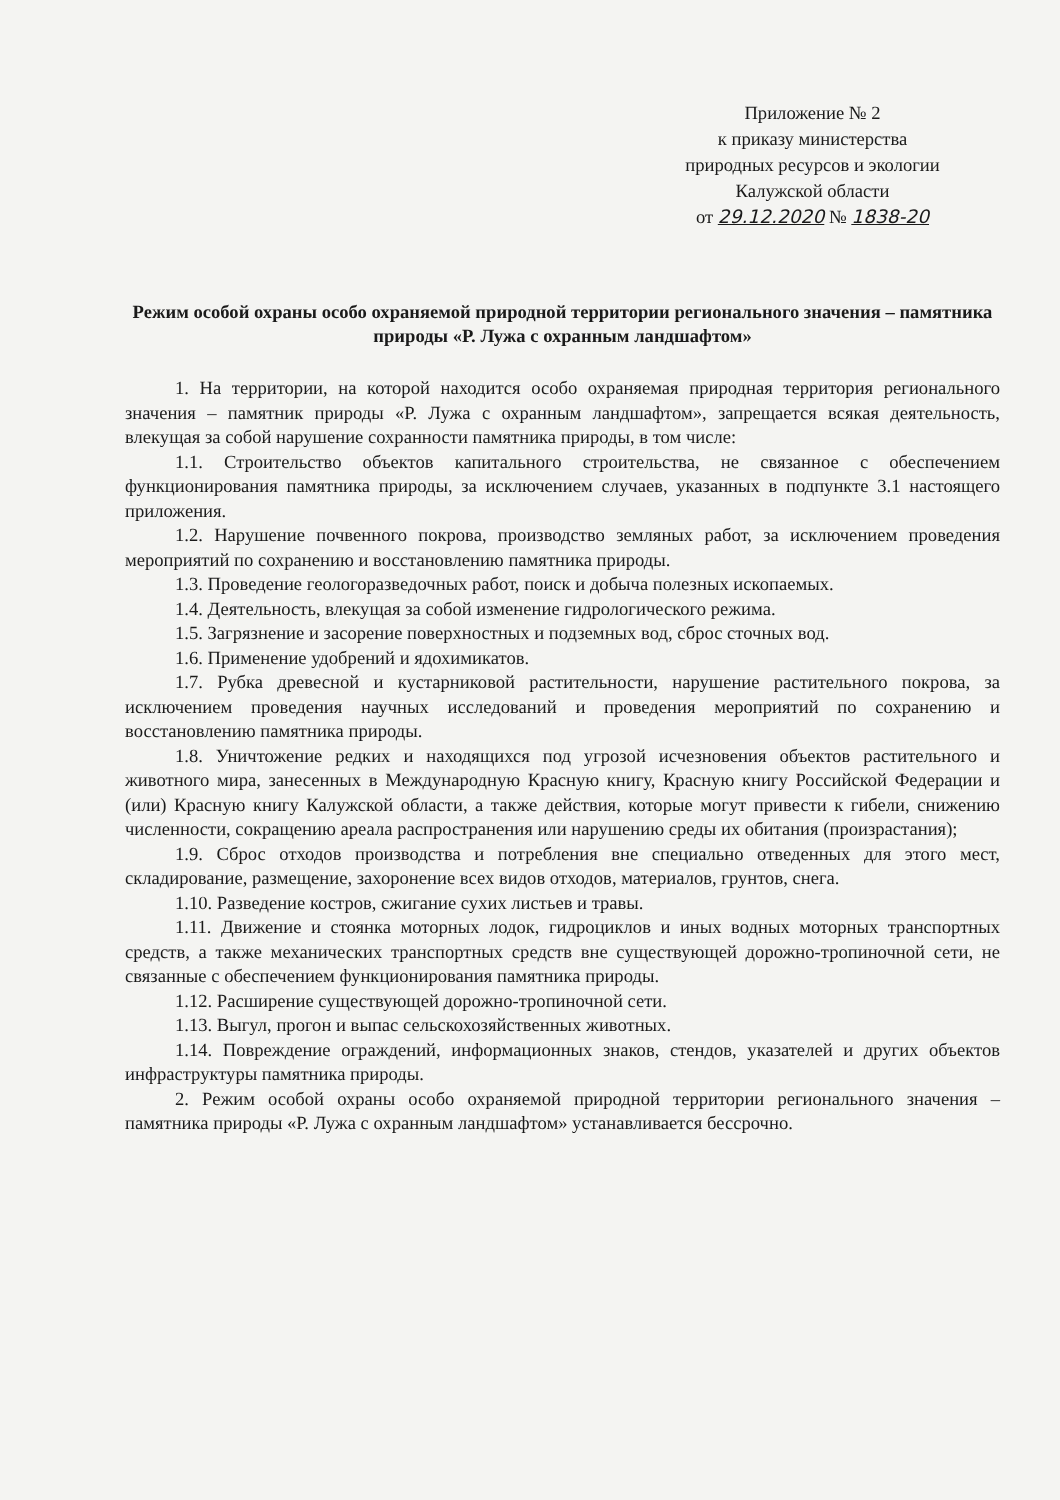Приложение № 2
к приказу министерства
природных ресурсов и экологии
Калужской области
от 29.12.2020 № 1838-20
Режим особой охраны особо охраняемой природной территории регионального значения – памятника природы «Р. Лужа с охранным ландшафтом»
1. На территории, на которой находится особо охраняемая природная территория регионального значения – памятник природы «Р. Лужа с охранным ландшафтом», запрещается всякая деятельность, влекущая за собой нарушение сохранности памятника природы, в том числе:
1.1. Строительство объектов капитального строительства, не связанное с обеспечением функционирования памятника природы, за исключением случаев, указанных в подпункте 3.1 настоящего приложения.
1.2. Нарушение почвенного покрова, производство земляных работ, за исключением проведения мероприятий по сохранению и восстановлению памятника природы.
1.3. Проведение геологоразведочных работ, поиск и добыча полезных ископаемых.
1.4. Деятельность, влекущая за собой изменение гидрологического режима.
1.5. Загрязнение и засорение поверхностных и подземных вод, сброс сточных вод.
1.6. Применение удобрений и ядохимикатов.
1.7. Рубка древесной и кустарниковой растительности, нарушение растительного покрова, за исключением проведения научных исследований и проведения мероприятий по сохранению и восстановлению памятника природы.
1.8. Уничтожение редких и находящихся под угрозой исчезновения объектов растительного и животного мира, занесенных в Международную Красную книгу, Красную книгу Российской Федерации и (или) Красную книгу Калужской области, а также действия, которые могут привести к гибели, снижению численности, сокращению ареала распространения или нарушению среды их обитания (произрастания);
1.9. Сброс отходов производства и потребления вне специально отведенных для этого мест, складирование, размещение, захоронение всех видов отходов, материалов, грунтов, снега.
1.10. Разведение костров, сжигание сухих листьев и травы.
1.11. Движение и стоянка моторных лодок, гидроциклов и иных водных моторных транспортных средств, а также механических транспортных средств вне существующей дорожно-тропиночной сети, не связанные с обеспечением функционирования памятника природы.
1.12. Расширение существующей дорожно-тропиночной сети.
1.13. Выгул, прогон и выпас сельскохозяйственных животных.
1.14. Повреждение ограждений, информационных знаков, стендов, указателей и других объектов инфраструктуры памятника природы.
2. Режим особой охраны особо охраняемой природной территории регионального значения – памятника природы «Р. Лужа с охранным ландшафтом» устанавливается бессрочно.